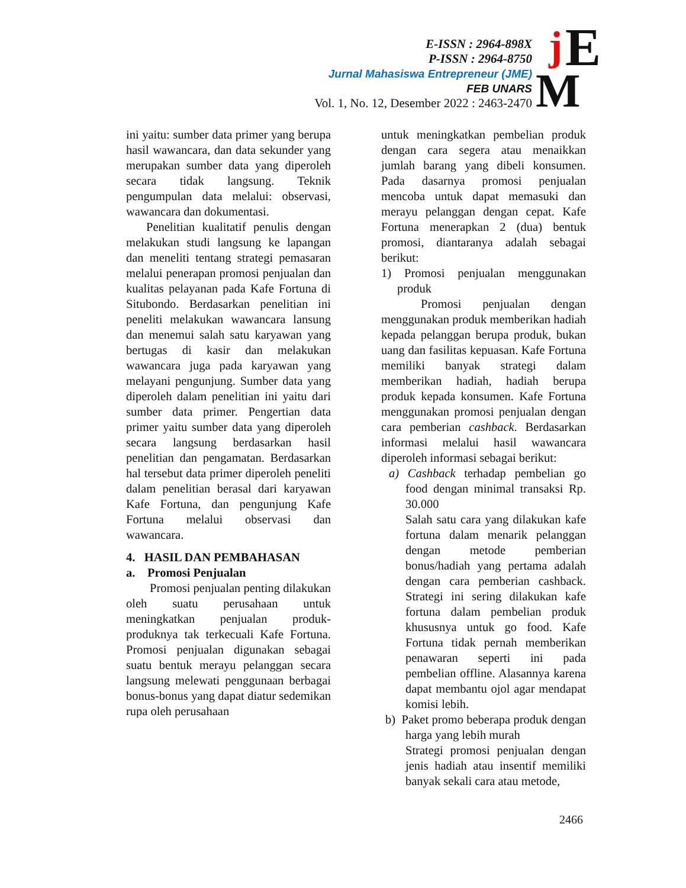E-ISSN : 2964-898X
P-ISSN : 2964-8750
Jurnal Mahasiswa Entrepreneur (JME)
FEB UNARS
Vol. 1, No. 12, Desember 2022 : 2463-2470
j E
M
ini yaitu: sumber data primer yang berupa hasil wawancara, dan data sekunder yang merupakan sumber data yang diperoleh secara tidak langsung. Teknik pengumpulan data melalui: observasi, wawancara dan dokumentasi.
Penelitian kualitatif penulis dengan melakukan studi langsung ke lapangan dan meneliti tentang strategi pemasaran melalui penerapan promosi penjualan dan kualitas pelayanan pada Kafe Fortuna di Situbondo. Berdasarkan penelitian ini peneliti melakukan wawancara lansung dan menemui salah satu karyawan yang bertugas di kasir dan melakukan wawancara juga pada karyawan yang melayani pengunjung. Sumber data yang diperoleh dalam penelitian ini yaitu dari sumber data primer. Pengertian data primer yaitu sumber data yang diperoleh secara langsung berdasarkan hasil penelitian dan pengamatan. Berdasarkan hal tersebut data primer diperoleh peneliti dalam penelitian berasal dari karyawan Kafe Fortuna, dan pengunjung Kafe Fortuna melalui observasi dan wawancara.
4. HASIL DAN PEMBAHASAN
a. Promosi Penjualan
Promosi penjualan penting dilakukan oleh suatu perusahaan untuk meningkatkan penjualan produk-produknya tak terkecuali Kafe Fortuna. Promosi penjualan digunakan sebagai suatu bentuk merayu pelanggan secara langsung melewati penggunaan berbagai bonus-bonus yang dapat diatur sedemikan rupa oleh perusahaan
untuk meningkatkan pembelian produk dengan cara segera atau menaikkan jumlah barang yang dibeli konsumen. Pada dasarnya promosi penjualan mencoba untuk dapat memasuki dan merayu pelanggan dengan cepat. Kafe Fortuna menerapkan 2 (dua) bentuk promosi, diantaranya adalah sebagai berikut:
1) Promosi penjualan menggunakan produk
Promosi penjualan dengan menggunakan produk memberikan hadiah kepada pelanggan berupa produk, bukan uang dan fasilitas kepuasan. Kafe Fortuna memiliki banyak strategi dalam memberikan hadiah, hadiah berupa produk kepada konsumen. Kafe Fortuna menggunakan promosi penjualan dengan cara pemberian cashback. Berdasarkan informasi melalui hasil wawancara diperoleh informasi sebagai berikut:
a) Cashback terhadap pembelian go food dengan minimal transaksi Rp. 30.000
Salah satu cara yang dilakukan kafe fortuna dalam menarik pelanggan dengan metode pemberian bonus/hadiah yang pertama adalah dengan cara pemberian cashback. Strategi ini sering dilakukan kafe fortuna dalam pembelian produk khususnya untuk go food. Kafe Fortuna tidak pernah memberikan penawaran seperti ini pada pembelian offline. Alasannya karena dapat membantu ojol agar mendapat komisi lebih.
b) Paket promo beberapa produk dengan harga yang lebih murah
Strategi promosi penjualan dengan jenis hadiah atau insentif memiliki banyak sekali cara atau metode,
2466